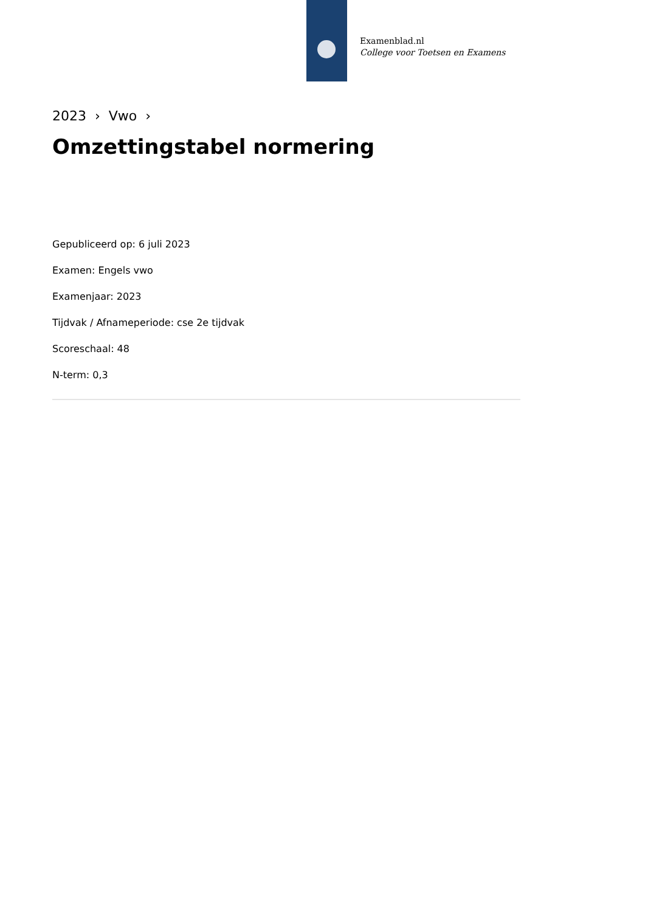Examenblad.nl
College voor Toetsen en Examens
2023 › Vwo ›
Omzettingstabel normering
Gepubliceerd op: 6 juli 2023
Examen: Engels vwo
Examenjaar: 2023
Tijdvak / Afnameperiode: cse 2e tijdvak
Scoreschaal: 48
N-term: 0,3